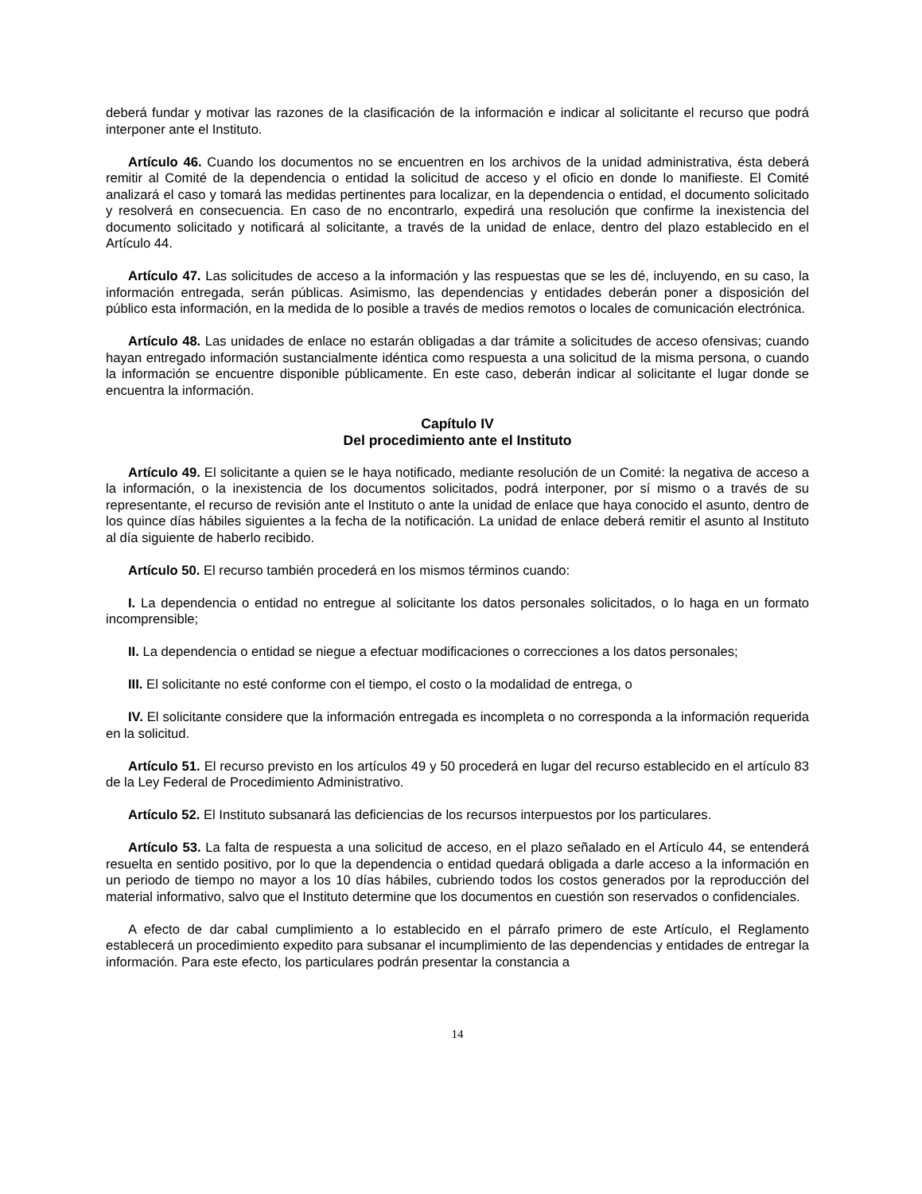deberá fundar y motivar las razones de la clasificación de la información e indicar al solicitante el recurso que podrá interponer ante el Instituto.
Artículo 46. Cuando los documentos no se encuentren en los archivos de la unidad administrativa, ésta deberá remitir al Comité de la dependencia o entidad la solicitud de acceso y el oficio en donde lo manifieste. El Comité analizará el caso y tomará las medidas pertinentes para localizar, en la dependencia o entidad, el documento solicitado y resolverá en consecuencia. En caso de no encontrarlo, expedirá una resolución que confirme la inexistencia del documento solicitado y notificará al solicitante, a través de la unidad de enlace, dentro del plazo establecido en el Artículo 44.
Artículo 47. Las solicitudes de acceso a la información y las respuestas que se les dé, incluyendo, en su caso, la información entregada, serán públicas. Asimismo, las dependencias y entidades deberán poner a disposición del público esta información, en la medida de lo posible a través de medios remotos o locales de comunicación electrónica.
Artículo 48. Las unidades de enlace no estarán obligadas a dar trámite a solicitudes de acceso ofensivas; cuando hayan entregado información sustancialmente idéntica como respuesta a una solicitud de la misma persona, o cuando la información se encuentre disponible públicamente. En este caso, deberán indicar al solicitante el lugar donde se encuentra la información.
Capítulo IV
Del procedimiento ante el Instituto
Artículo 49. El solicitante a quien se le haya notificado, mediante resolución de un Comité: la negativa de acceso a la información, o la inexistencia de los documentos solicitados, podrá interponer, por sí mismo o a través de su representante, el recurso de revisión ante el Instituto o ante la unidad de enlace que haya conocido el asunto, dentro de los quince días hábiles siguientes a la fecha de la notificación. La unidad de enlace deberá remitir el asunto al Instituto al día siguiente de haberlo recibido.
Artículo 50. El recurso también procederá en los mismos términos cuando:
I. La dependencia o entidad no entregue al solicitante los datos personales solicitados, o lo haga en un formato incomprensible;
II. La dependencia o entidad se niegue a efectuar modificaciones o correcciones a los datos personales;
III. El solicitante no esté conforme con el tiempo, el costo o la modalidad de entrega, o
IV. El solicitante considere que la información entregada es incompleta o no corresponda a la información requerida en la solicitud.
Artículo 51. El recurso previsto en los artículos 49 y 50 procederá en lugar del recurso establecido en el artículo 83 de la Ley Federal de Procedimiento Administrativo.
Artículo 52. El Instituto subsanará las deficiencias de los recursos interpuestos por los particulares.
Artículo 53. La falta de respuesta a una solicitud de acceso, en el plazo señalado en el Artículo 44, se entenderá resuelta en sentido positivo, por lo que la dependencia o entidad quedará obligada a darle acceso a la información en un periodo de tiempo no mayor a los 10 días hábiles, cubriendo todos los costos generados por la reproducción del material informativo, salvo que el Instituto determine que los documentos en cuestión son reservados o confidenciales.
A efecto de dar cabal cumplimiento a lo establecido en el párrafo primero de este Artículo, el Reglamento establecerá un procedimiento expedito para subsanar el incumplimiento de las dependencias y entidades de entregar la información. Para este efecto, los particulares podrán presentar la constancia a
14